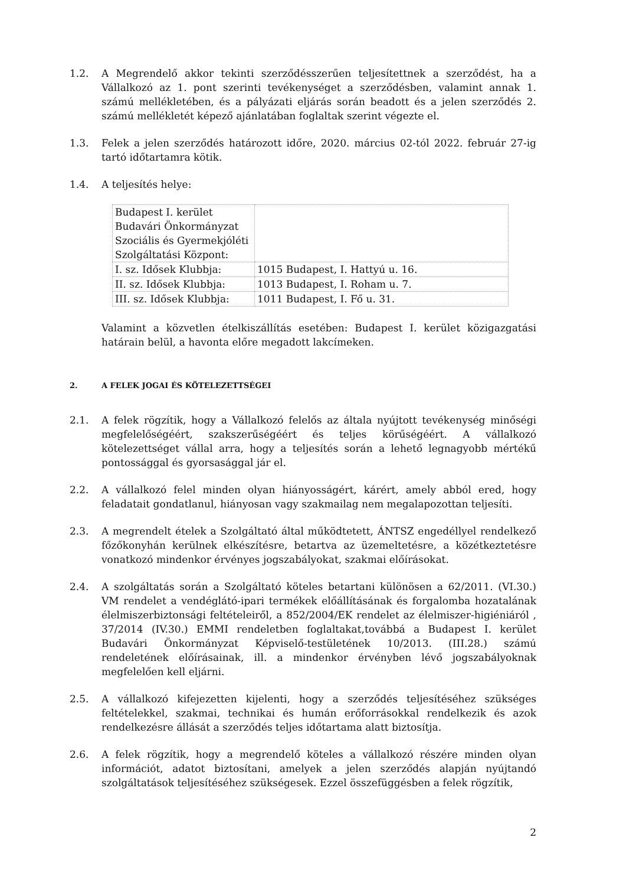1.2. A Megrendelő akkor tekinti szerződésszerűen teljesítettnek a szerződést, ha a Vállalkozó az 1. pont szerinti tevékenységet a szerződésben, valamint annak 1. számú mellékletében, és a pályázati eljárás során beadott és a jelen szerződés 2. számú mellékletét képező ajánlatában foglaltak szerint végezte el.
1.3. Felek a jelen szerződés határozott időre, 2020. március 02-tól 2022. február 27-ig tartó időtartamra kötik.
1.4. A teljesítés helye:
| Budapest I. kerület Budavári Önkormányzat Szociális és Gyermekjóléti Szolgáltatási Központ: | |
| I. sz. Idősek Klubbja: | 1015 Budapest, I. Hattyú u. 16. |
| II. sz. Idősek Klubbja: | 1013 Budapest, I. Roham u. 7. |
| III. sz. Idősek Klubbja: | 1011 Budapest, I. Fő u. 31. |
Valamint a közvetlen ételkiszállítás esetében: Budapest I. kerület közigazgatási határain belül, a havonta előre megadott lakcímeken.
2. A FELEK JOGAI ÉS KÖTELEZETTSÉGEI
2.1. A felek rögzítik, hogy a Vállalkozó felelős az általa nyújtott tevékenység minőségi megfelelőségéért, szakszerűségéért és teljes körűségéért. A vállalkozó kötelezettséget vállal arra, hogy a teljesítés során a lehető legnagyobb mértékű pontossággal és gyorsasággal jár el.
2.2. A vállalkozó felel minden olyan hiányosságért, kárért, amely abból ered, hogy feladatait gondatlanul, hiányosan vagy szakmailag nem megalapozottan teljesíti.
2.3. A megrendelt ételek a Szolgáltató által működtetett, ÁNTSZ engedéllyel rendelkező főzőkonyhán kerülnek elkészítésre, betartva az üzemeltetésre, a közétkeztetésre vonatkozó mindenkor érvényes jogszabályokat, szakmai előírásokat.
2.4. A szolgáltatás során a Szolgáltató köteles betartani különösen a 62/2011. (VI.30.) VM rendelet a vendéglátó-ipari termékek előállításának és forgalomba hozatalának élelmiszerbiztonsági feltételeiről, a 852/2004/EK rendelet az élelmiszer-higiéniáról , 37/2014 (IV.30.) EMMI rendeletben foglaltakat,továbbá a Budapest I. kerület Budavári Önkormányzat Képviselő-testületének 10/2013. (III.28.) számú rendeletének előírásainak, ill. a mindenkor érvényben lévő jogszabályoknak megfelelően kell eljárni.
2.5. A vállalkozó kifejezetten kijelenti, hogy a szerződés teljesítéséhez szükséges feltételekkel, szakmai, technikai és humán erőforrásokkal rendelkezik és azok rendelkezésre állását a szerződés teljes időtartama alatt biztosítja.
2.6. A felek rögzítik, hogy a megrendelő köteles a vállalkozó részére minden olyan információt, adatot biztosítani, amelyek a jelen szerződés alapján nyújtandó szolgáltatások teljesítéséhez szükségesek. Ezzel összefüggésben a felek rögzítik,
2